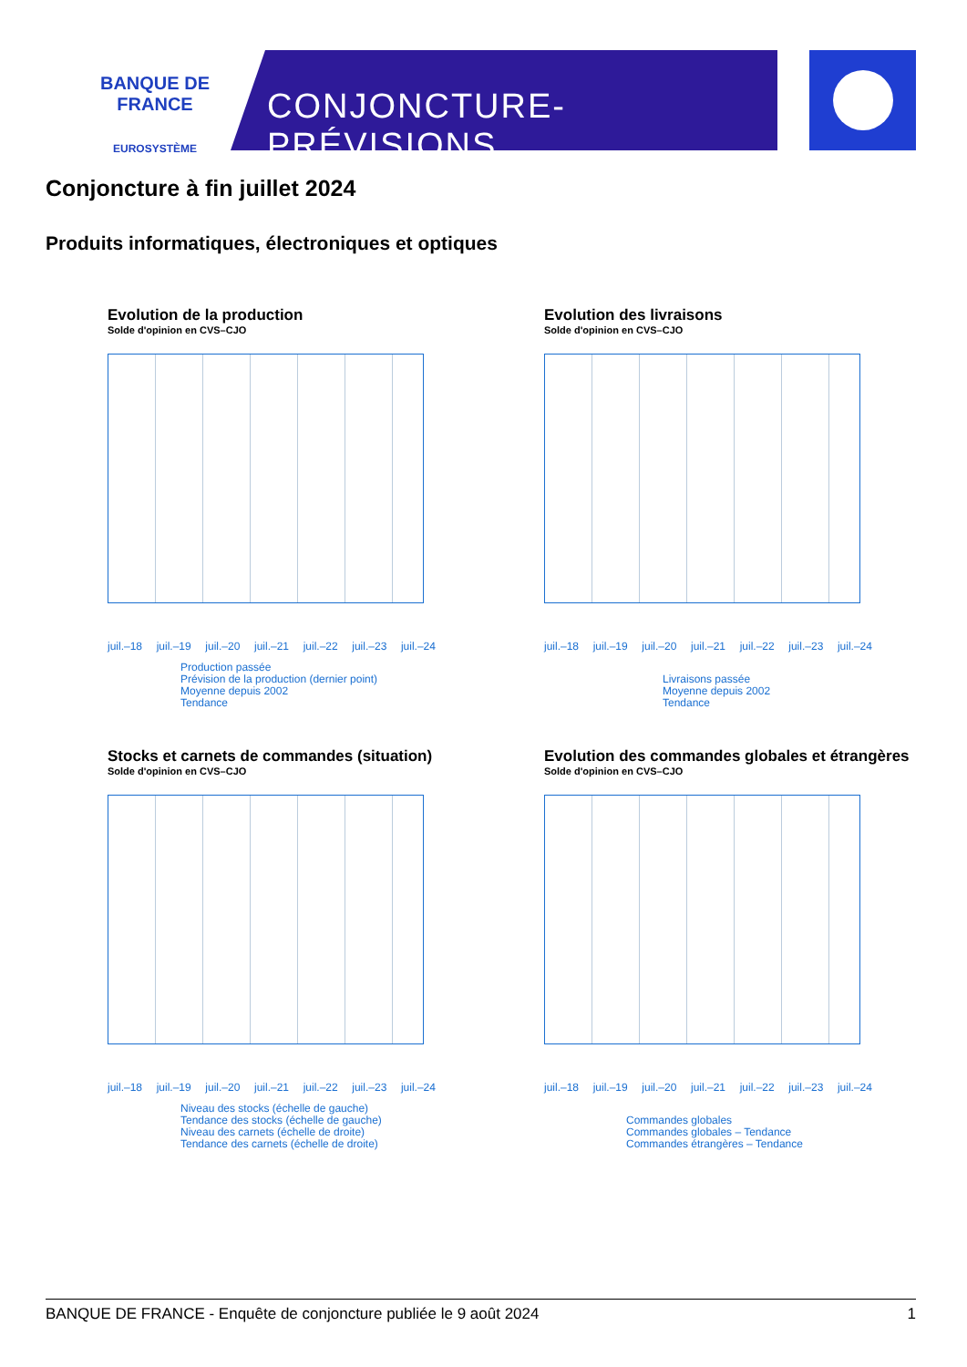BANQUE DE FRANCE
EUROSYSTÈME
CONJONCTURE-PRÉVISIONS
Conjoncture à fin juillet 2024
Produits informatiques, électroniques et optiques
Evolution de la production
Solde d'opinion en CVS–CJO
juil.–18 juil.–19 juil.–20 juil.–21 juil.–22 juil.–23 juil.–24
Production passée
Prévision de la production (dernier point)
Moyenne depuis 2002
Tendance
Evolution des livraisons
Solde d'opinion en CVS–CJO
juil.–18 juil.–19 juil.–20 juil.–21 juil.–22 juil.–23 juil.–24
Livraisons passée
Moyenne depuis 2002
Tendance
Stocks et carnets de commandes (situation)
Solde d'opinion en CVS–CJO
juil.–18 juil.–19 juil.–20 juil.–21 juil.–22 juil.–23 juil.–24
Niveau des stocks (échelle de gauche)
Tendance des stocks (échelle de gauche)
Niveau des carnets (échelle de droite)
Tendance des carnets (échelle de droite)
Evolution des commandes globales et étrangères
Solde d'opinion en CVS–CJO
juil.–18 juil.–19 juil.–20 juil.–21 juil.–22 juil.–23 juil.–24
Commandes globales
Commandes globales – Tendance
Commandes étrangères – Tendance
BANQUE DE FRANCE - Enquête de conjoncture publiée le 9 août 2024 1